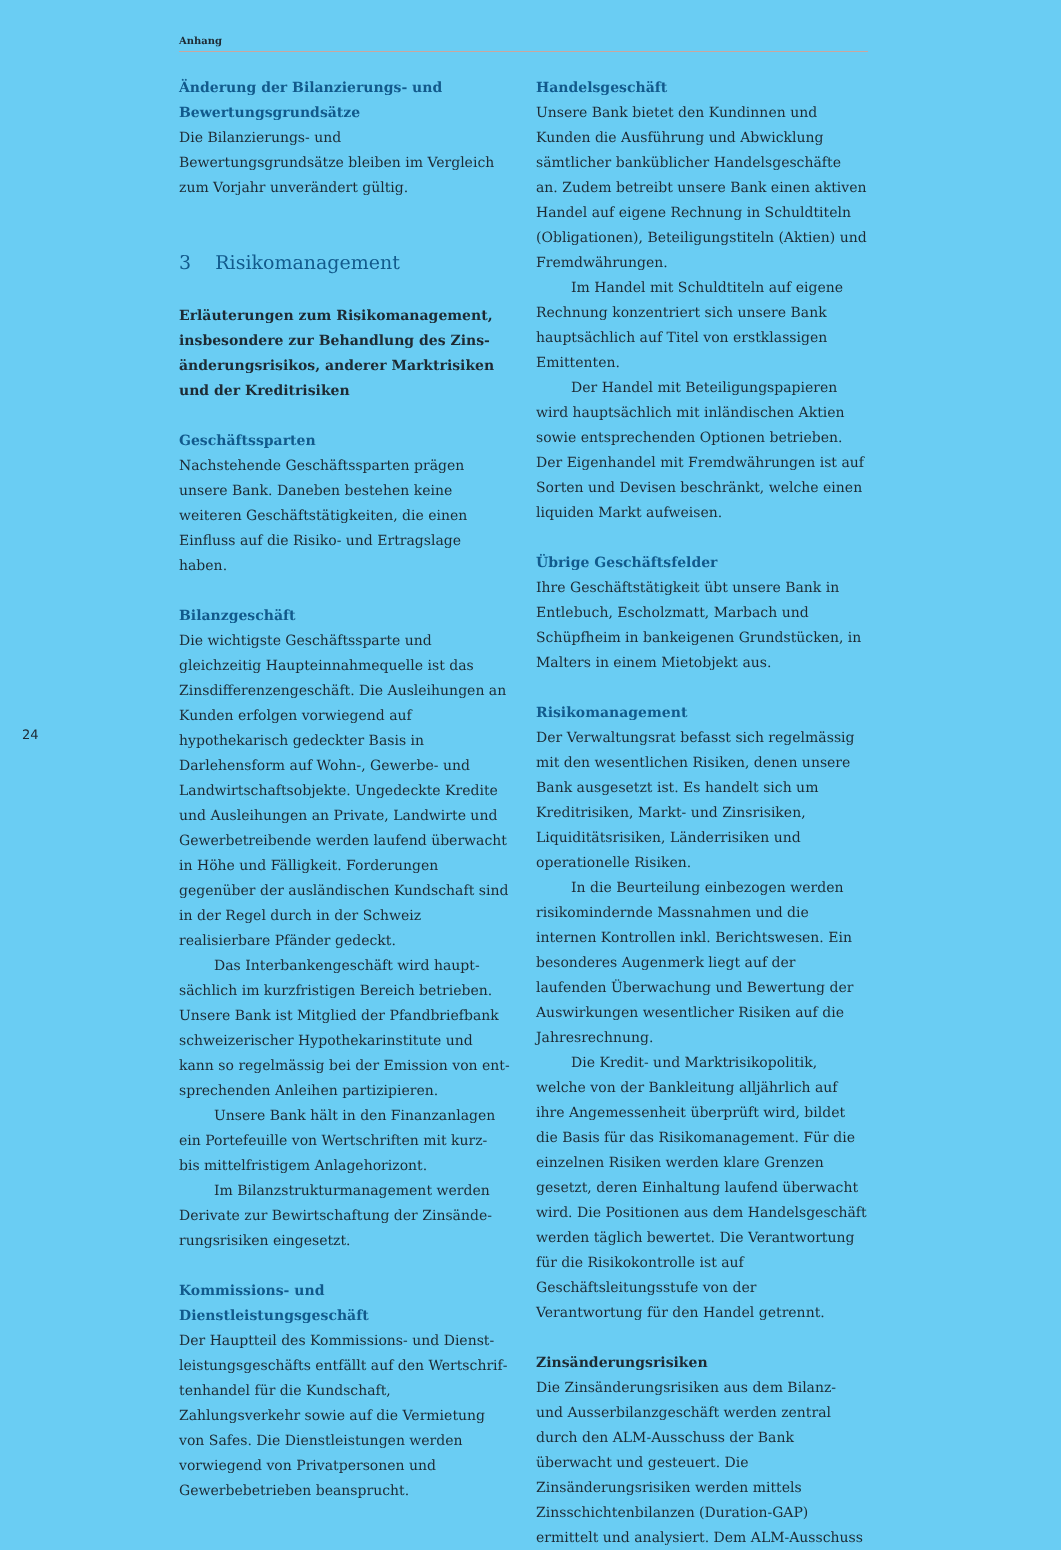Anhang
24
Änderung der Bilanzierungs- und Bewertungsgrundsätze
Die Bilanzierungs- und Bewertungsgrundsätze bleiben im Vergleich zum Vorjahr unverändert gültig.
3 Risikomanagement
Erläuterungen zum Risikomanagement, insbesondere zur Behandlung des Zins­änderungsrisikos, anderer Marktrisiken und der Kreditrisiken
Geschäftssparten
Nachstehende Geschäftssparten prägen unsere Bank. Daneben bestehen keine weiteren Geschäftstätigkeiten, die einen Einfluss auf die Risiko- und Ertragslage haben.
Bilanzgeschäft
Die wichtigste Geschäftssparte und gleichzeitig Haupteinnahmequelle ist das Zinsdifferenzen­geschäft. Die Ausleihungen an Kunden erfolgen vorwiegend auf hypothekarisch gedeckter Basis in Darlehensform auf Wohn-, Gewerbe- und Landwirtschaftsobjekte. Ungedeckte Kredite und Ausleihungen an Private, Landwirte und Gewerbetreibende werden laufend überwacht in Höhe und Fälligkeit. Forderungen gegenüber der ausländischen Kundschaft sind in der Regel durch in der Schweiz realisierbare Pfänder gedeckt.
Das Interbankengeschäft wird haupt­sächlich im kurzfristigen Bereich betrieben. Unsere Bank ist Mitglied der Pfandbriefbank schweizerischer Hypothekarinstitute und kann so regelmässig bei der Emission von ent­sprechenden Anleihen partizipieren.
Unsere Bank hält in den Finanzanlagen ein Portefeuille von Wertschriften mit kurz- bis mittelfristigem Anlagehorizont.
Im Bilanzstrukturmanagement werden Derivate zur Bewirtschaftung der Zinsände­rungsrisiken eingesetzt.
Kommissions- und Dienstleistungsgeschäft
Der Hauptteil des Kommissions- und Dienst­leistungsgeschäfts entfällt auf den Wertschrif­tenhandel für die Kundschaft, Zahlungsverkehr sowie auf die Vermietung von Safes. Die Dienst­leistungen werden vorwiegend von Privatper­sonen und Gewerbebetrieben beansprucht.
Handelsgeschäft
Unsere Bank bietet den Kundinnen und Kunden die Ausführung und Abwicklung sämtlicher banküblicher Handelsgeschäfte an. Zudem betreibt unsere Bank einen aktiven Handel auf eigene Rechnung in Schuldtiteln (Obligationen), Beteiligungstiteln (Aktien) und Fremdwährungen.
Im Handel mit Schuldtiteln auf eigene Rechnung konzentriert sich unsere Bank haupt­sächlich auf Titel von erstklassigen Emittenten.
Der Handel mit Beteiligungspapieren wird hauptsächlich mit inländischen Aktien sowie entsprechenden Optionen betrieben. Der Eigen­handel mit Fremdwährungen ist auf Sorten und Devisen beschränkt, welche einen liquiden Markt aufweisen.
Übrige Geschäftsfelder
Ihre Geschäftstätigkeit übt unsere Bank in Entlebuch, Escholzmatt, Marbach und Schüpfheim in bankeigenen Grundstücken, in Malters in einem Mietobjekt aus.
Risikomanagement
Der Verwaltungsrat befasst sich regelmässig mit den wesentlichen Risiken, denen unsere Bank ausgesetzt ist. Es handelt sich um Kredit­risiken, Markt- und Zinsrisiken, Liquiditäts­risiken, Länderrisiken und operationelle Risiken.
In die Beurteilung einbezogen werden risikomindernde Massnahmen und die internen Kontrollen inkl. Berichtswesen. Ein besonderes Augenmerk liegt auf der laufenden Überwa­chung und Bewertung der Auswirkungen wesentlicher Risiken auf die Jahresrechnung.
Die Kredit- und Marktrisikopolitik, welche von der Bankleitung alljährlich auf ihre Ange­messenheit überprüft wird, bildet die Basis für das Risikomanagement. Für die einzelnen Risiken werden klare Grenzen gesetzt, deren Einhaltung laufend überwacht wird. Die Positio­nen aus dem Handelsgeschäft werden täglich bewertet. Die Verantwortung für die Risiko­kontrolle ist auf Geschäftsleitungsstufe von der Verantwortung für den Handel getrennt.
Zinsänderungsrisiken
Die Zinsänderungsrisiken aus dem Bilanz- und Ausserbilanzgeschäft werden zentral durch den ALM-Ausschuss der Bank überwacht und gesteuert. Die Zinsänderungsrisiken werden mittels Zinsschichtenbilanzen (Duration-GAP) ermittelt und analysiert. Dem ALM-Ausschuss